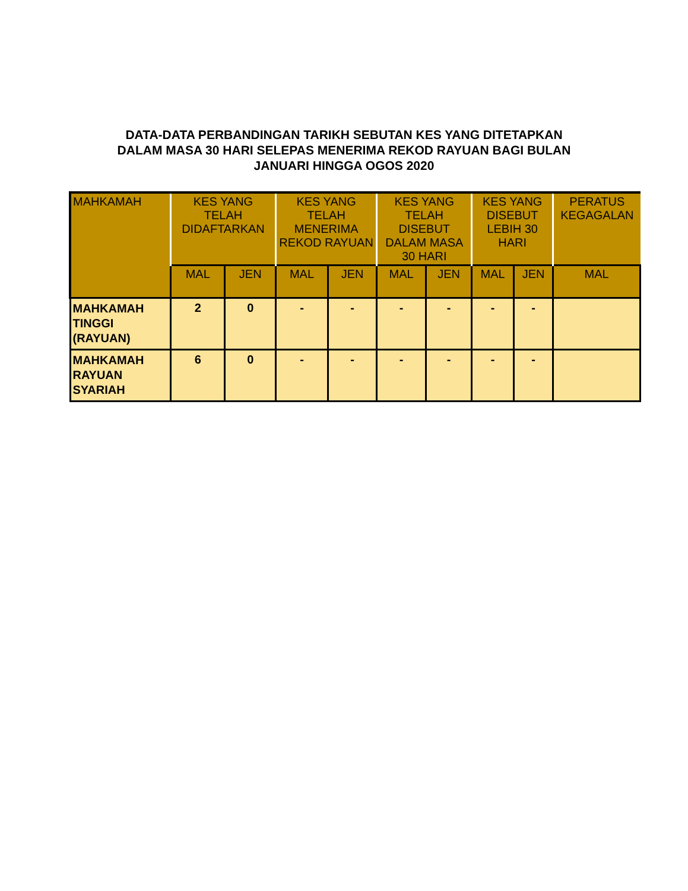DATA-DATA PERBANDINGAN TARIKH SEBUTAN KES YANG DITETAPKAN
DALAM MASA 30 HARI SELEPAS MENERIMA REKOD RAYUAN BAGI BULAN
JANUARI HINGGA OGOS 2020
| MAHKAMAH | KES YANG TELAH DIDAFTARKAN | | KES YANG TELAH MENERIMA REKOD RAYUAN | | KES YANG TELAH DISEBUT DALAM MASA 30 HARI | | KES YANG DISEBUT LEBIH 30 HARI | | PERATUS KEGAGALAN |
| --- | --- | --- | --- | --- | --- | --- | --- | --- | --- |
| | MAL | JEN | MAL | JEN | MAL | JEN | MAL | JEN | MAL |
| MAHKAMAH TINGGI (RAYUAN) | 2 | 0 | - | - | - | - | - | - | |
| MAHKAMAH RAYUAN SYARIAH | 6 | 0 | - | - | - | - | - | - | |